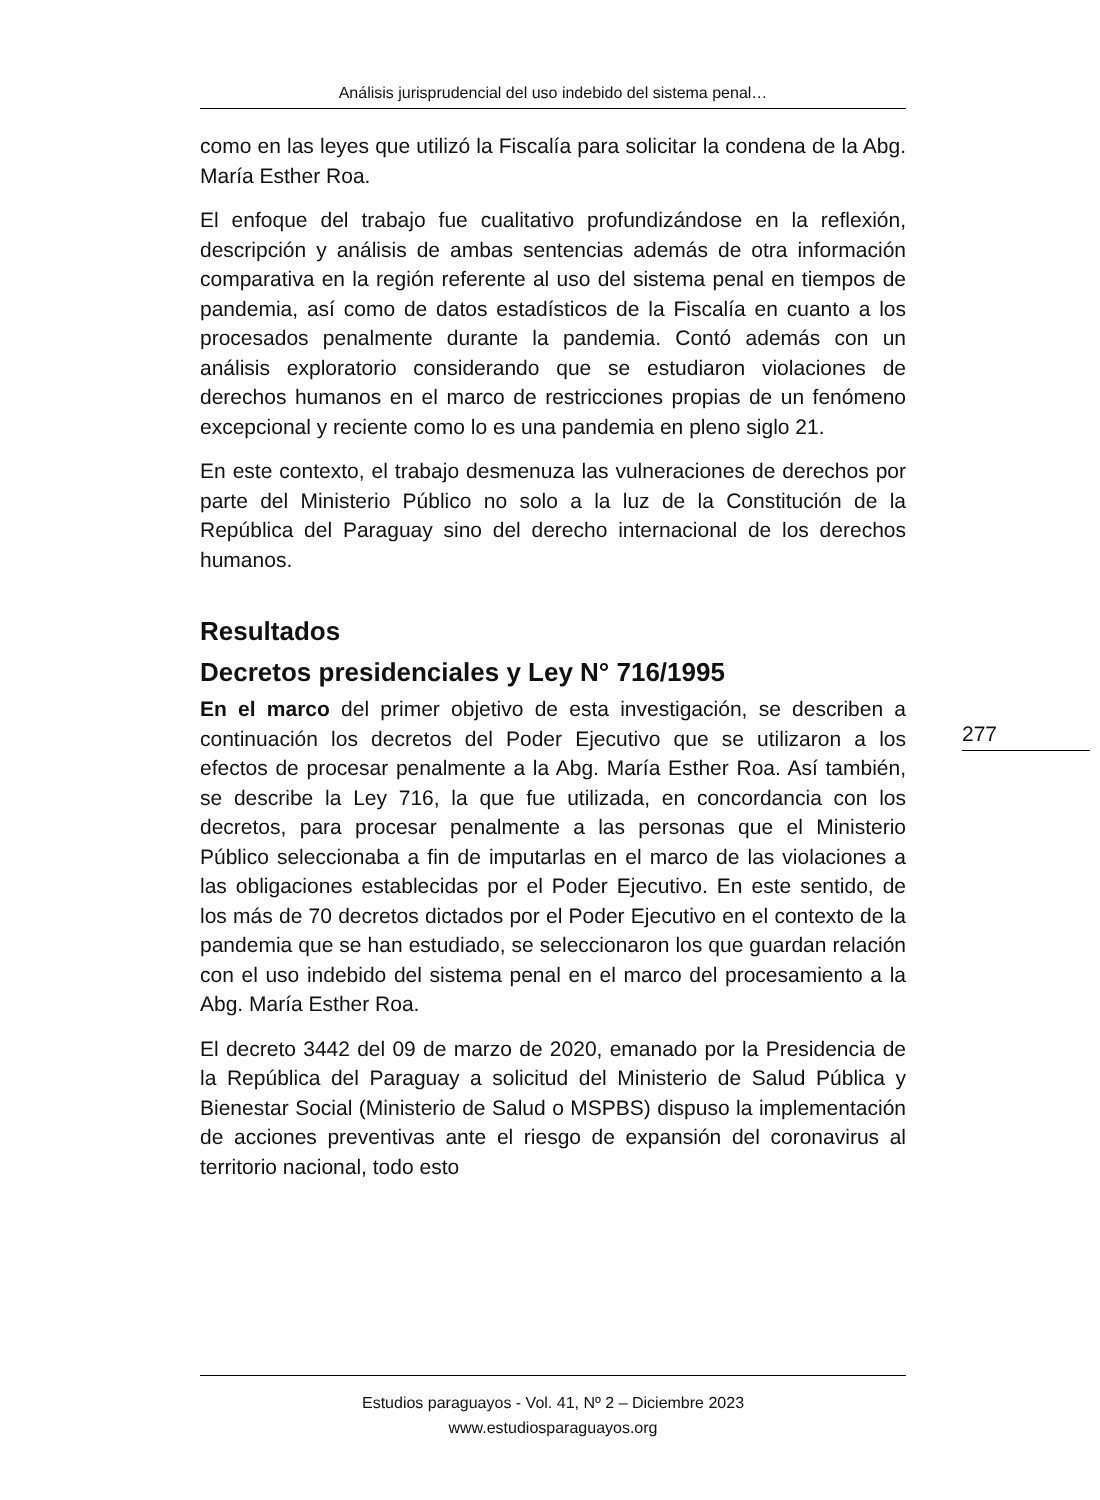Análisis jurisprudencial del uso indebido del sistema penal…
como en las leyes que utilizó la Fiscalía para solicitar la condena de la Abg. María Esther Roa.
El enfoque del trabajo fue cualitativo profundizándose en la reflexión, descripción y análisis de ambas sentencias además de otra información comparativa en la región referente al uso del sistema penal en tiempos de pandemia, así como de datos estadísticos de la Fiscalía en cuanto a los procesados penalmente durante la pandemia. Contó además con un análisis exploratorio considerando que se estudiaron violaciones de derechos humanos en el marco de restricciones propias de un fenómeno excepcional y reciente como lo es una pandemia en pleno siglo 21.
En este contexto, el trabajo desmenuza las vulneraciones de derechos por parte del Ministerio Público no solo a la luz de la Constitución de la República del Paraguay sino del derecho internacional de los derechos humanos.
Resultados
Decretos presidenciales y Ley N° 716/1995
En el marco del primer objetivo de esta investigación, se describen a continuación los decretos del Poder Ejecutivo que se utilizaron a los efectos de procesar penalmente a la Abg. María Esther Roa. Así también, se describe la Ley 716, la que fue utilizada, en concordancia con los decretos, para procesar penalmente a las personas que el Ministerio Público seleccionaba a fin de imputarlas en el marco de las violaciones a las obligaciones establecidas por el Poder Ejecutivo. En este sentido, de los más de 70 decretos dictados por el Poder Ejecutivo en el contexto de la pandemia que se han estudiado, se seleccionaron los que guardan relación con el uso indebido del sistema penal en el marco del procesamiento a la Abg. María Esther Roa.
El decreto 3442 del 09 de marzo de 2020, emanado por la Presidencia de la República del Paraguay a solicitud del Ministerio de Salud Pública y Bienestar Social (Ministerio de Salud o MSPBS) dispuso la implementación de acciones preventivas ante el riesgo de expansión del coronavirus al territorio nacional, todo esto
Estudios paraguayos - Vol. 41, Nº 2 – Diciembre 2023
www.estudiosparaguayos.org
277